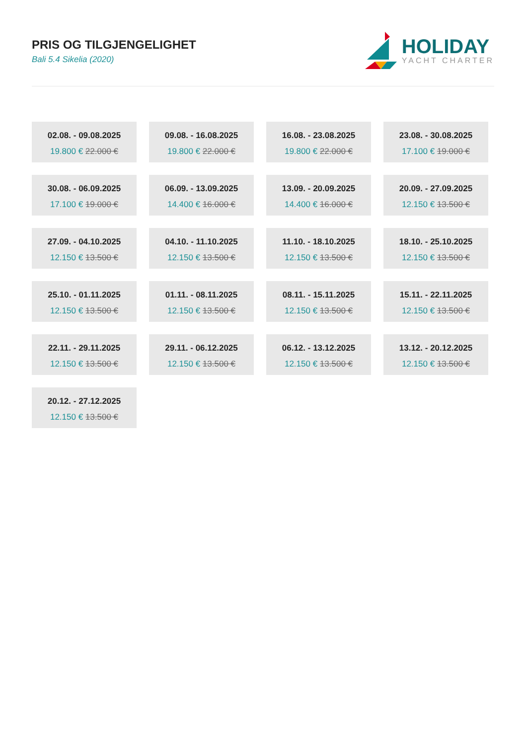PRIS OG TILGJENGELIGHET
Bali 5.4 Sikelia (2020)
HOLIDAY
YACHT CHARTER
02.08. - 09.08.2025
19.800 € 22.000 €
09.08. - 16.08.2025
19.800 € 22.000 €
16.08. - 23.08.2025
19.800 € 22.000 €
23.08. - 30.08.2025
17.100 € 19.000 €
30.08. - 06.09.2025
17.100 € 19.000 €
06.09. - 13.09.2025
14.400 € 16.000 €
13.09. - 20.09.2025
14.400 € 16.000 €
20.09. - 27.09.2025
12.150 € 13.500 €
27.09. - 04.10.2025
12.150 € 13.500 €
04.10. - 11.10.2025
12.150 € 13.500 €
11.10. - 18.10.2025
12.150 € 13.500 €
18.10. - 25.10.2025
12.150 € 13.500 €
25.10. - 01.11.2025
12.150 € 13.500 €
01.11. - 08.11.2025
12.150 € 13.500 €
08.11. - 15.11.2025
12.150 € 13.500 €
15.11. - 22.11.2025
12.150 € 13.500 €
22.11. - 29.11.2025
12.150 € 13.500 €
29.11. - 06.12.2025
12.150 € 13.500 €
06.12. - 13.12.2025
12.150 € 13.500 €
13.12. - 20.12.2025
12.150 € 13.500 €
20.12. - 27.12.2025
12.150 € 13.500 €